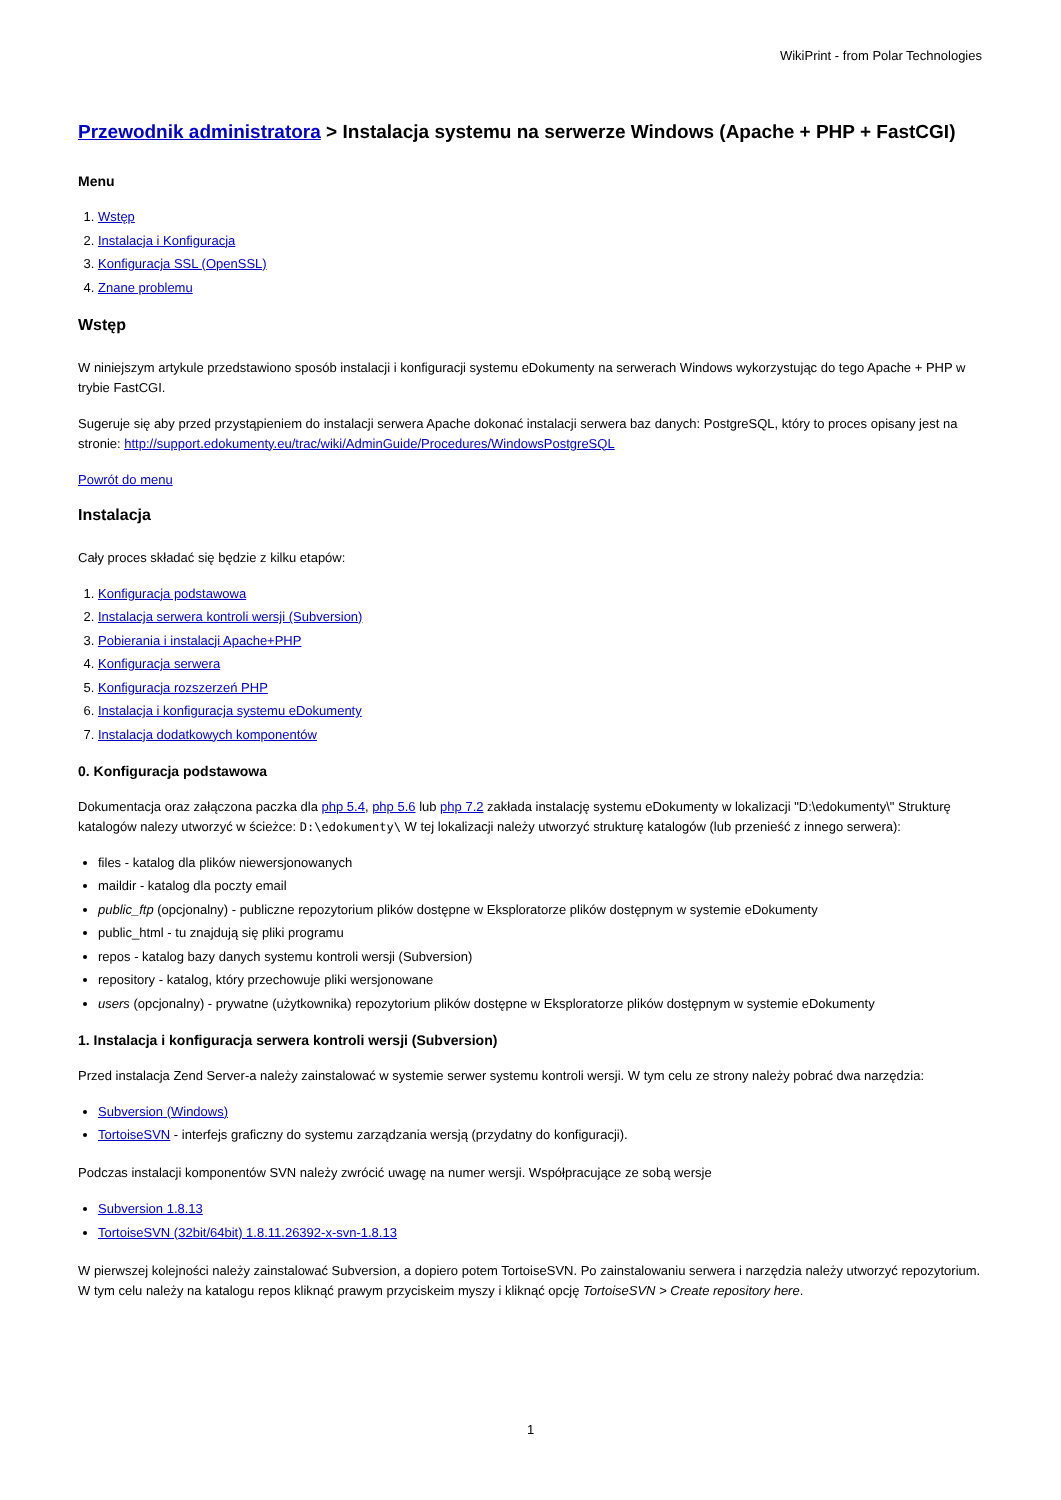WikiPrint - from Polar Technologies
Przewodnik administratora > Instalacja systemu na serwerze Windows (Apache + PHP + FastCGI)
Menu
1. Wstęp
2. Instalacja i Konfiguracja
3. Konfiguracja SSL (OpenSSL)
4. Znane problemu
Wstęp
W niniejszym artykule przedstawiono sposób instalacji i konfiguracji systemu eDokumenty na serwerach Windows wykorzystując do tego Apache + PHP w trybie FastCGI.
Sugeruje się aby przed przystąpieniem do instalacji serwera Apache dokonać instalacji serwera baz danych: PostgreSQL, który to proces opisany jest na stronie: http://support.edokumenty.eu/trac/wiki/AdminGuide/Procedures/WindowsPostgreSQL
Powrót do menu
Instalacja
Cały proces składać się będzie z kilku etapów:
1. Konfiguracja podstawowa
2. Instalacja serwera kontroli wersji (Subversion)
3. Pobierania i instalacji Apache+PHP
4. Konfiguracja serwera
5. Konfiguracja rozszerzeń PHP
6. Instalacja i konfiguracja systemu eDokumenty
7. Instalacja dodatkowych komponentów
0. Konfiguracja podstawowa
Dokumentacja oraz załączona paczka dla php 5.4, php 5.6 lub php 7.2 zakłada instalację systemu eDokumenty w lokalizacji "D:\edokumenty\" Strukturę katalogów nalezy utworzyć w ścieżce: D:\edokumenty\ W tej lokalizacji należy utworzyć strukturę katalogów (lub przenieść z innego serwera):
files - katalog dla plików niewersjonowanych
maildir - katalog dla poczty email
public_ftp (opcjonalny) - publiczne repozytorium plików dostępne w Eksploratorze plików dostępnym w systemie eDokumenty
public_html - tu znajdują się pliki programu
repos - katalog bazy danych systemu kontroli wersji (Subversion)
repository - katalog, który przechowuje pliki wersjonowane
users (opcjonalny) - prywatne (użytkownika) repozytorium plików dostępne w Eksploratorze plików dostępnym w systemie eDokumenty
1. Instalacja i konfiguracja serwera kontroli wersji (Subversion)
Przed instalacja Zend Server-a należy zainstalować w systemie serwer systemu kontroli wersji. W tym celu ze strony należy pobrać dwa narzędzia:
Subversion (Windows)
TortoiseSVN - interfejs graficzny do systemu zarządzania wersją (przydatny do konfiguracji).
Podczas instalacji komponentów SVN należy zwrócić uwagę na numer wersji. Współpracujące ze sobą wersje
Subversion 1.8.13
TortoiseSVN (32bit/64bit) 1.8.11.26392-x-svn-1.8.13
W pierwszej kolejności należy zainstalować Subversion, a dopiero potem TortoiseSVN. Po zainstalowaniu serwera i narzędzia należy utworzyć repozytorium. W tym celu należy na katalogu repos kliknąć prawym przyciskeim myszy i kliknąć opcję TortoiseSVN > Create repository here.
1